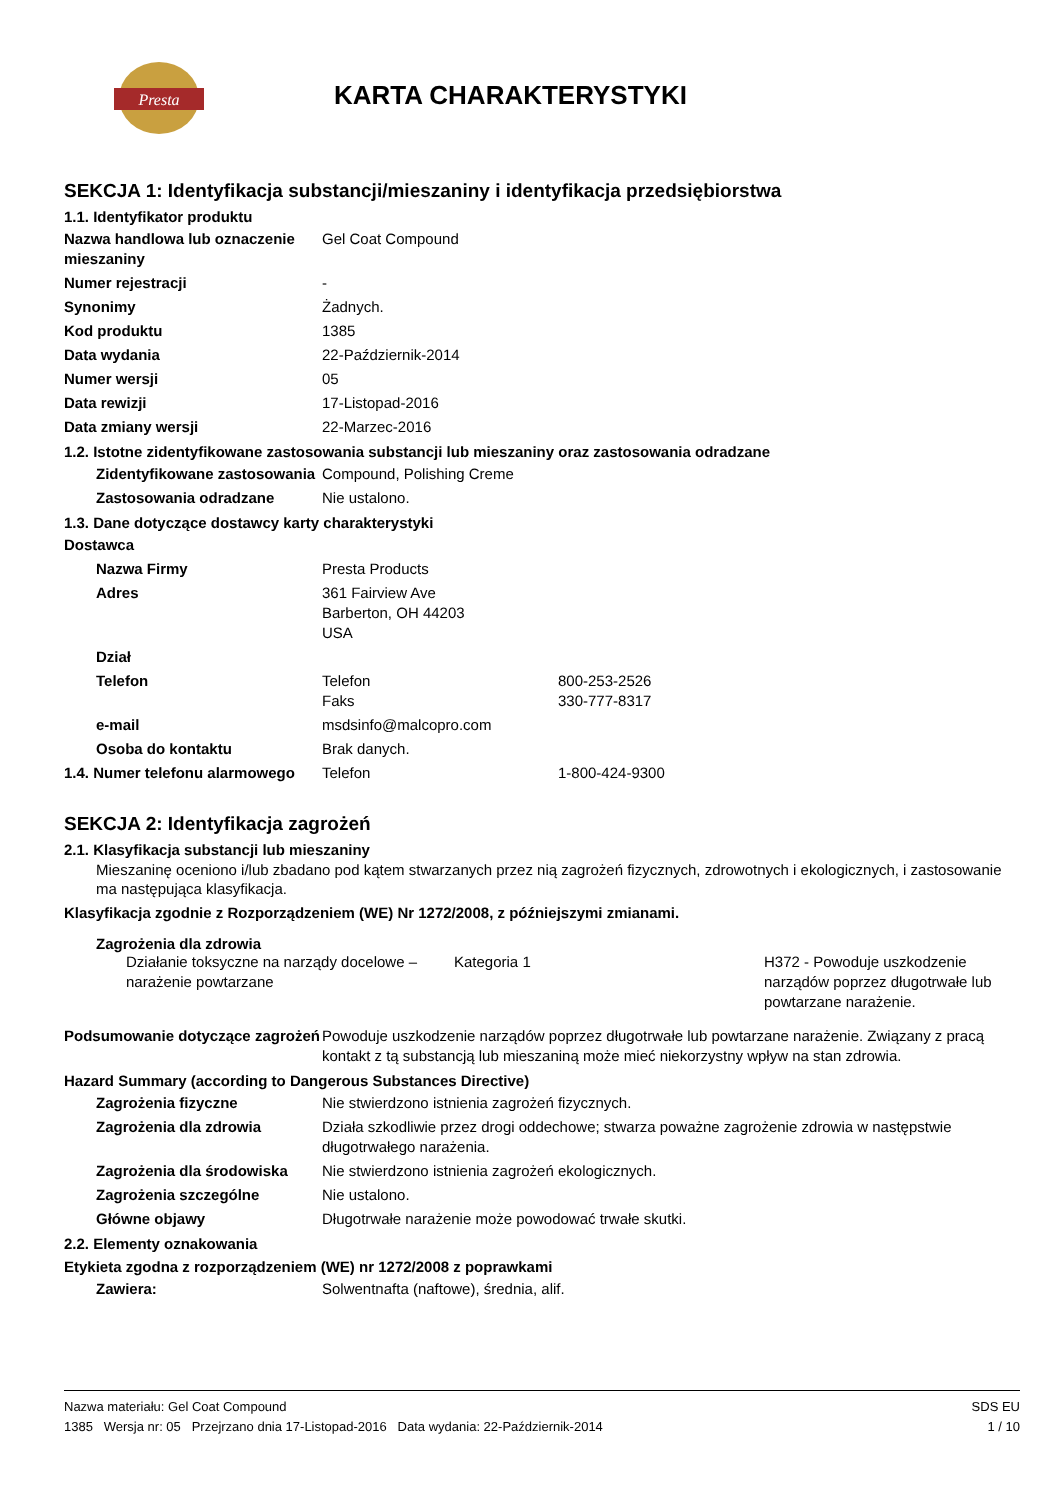Presta
KARTA CHARAKTERYSTYKI
SEKCJA 1: Identyfikacja substancji/mieszaniny i identyfikacja przedsiębiorstwa
1.1. Identyfikator produktu
Nazwa handlowa lub oznaczenie mieszaniny
Gel Coat Compound
Numer rejestracji -
Synonimy Żadnych.
Kod produktu 1385
Data wydania 22-Październik-2014
Numer wersji 05
Data rewizji 17-Listopad-2016
Data zmiany wersji 22-Marzec-2016
1.2. Istotne zidentyfikowane zastosowania substancji lub mieszaniny oraz zastosowania odradzane
Zidentyfikowane zastosowania
Compound, Polishing Creme
Zastosowania odradzane Nie ustalono.
1.3. Dane dotyczące dostawcy karty charakterystyki
Dostawca
Nazwa Firmy Presta Products
Adres 361 Fairview Ave
Barberton, OH 44203
USA
Dział
Telefon Telefon
Faks
800-253-2526
330-777-8317
e-mail msdsinfo@malcopro.com
Osoba do kontaktu Brak danych.
1.4. Numer telefonu alarmowego
Telefon 1-800-424-9300
SEKCJA 2: Identyfikacja zagrożeń
2.1. Klasyfikacja substancji lub mieszaniny
Mieszaninę oceniono i/lub zbadano pod kątem stwarzanych przez nią zagrożeń fizycznych, zdrowotnych i ekologicznych, i zastosowanie ma następująca klasyfikacja.
Klasyfikacja zgodnie z Rozporządzeniem (WE) Nr 1272/2008, z późniejszymi zmianami.
Zagrożenia dla zdrowia
Działanie toksyczne na narządy docelowe – narażenie powtarzane
Kategoria 1 H372 - Powoduje uszkodzenie narządów poprzez długotrwałe lub powtarzane narażenie.
Podsumowanie dotyczące zagrożeń
Powoduje uszkodzenie narządów poprzez długotrwałe lub powtarzane narażenie. Związany z pracą kontakt z tą substancją lub mieszaniną może mieć niekorzystny wpływ na stan zdrowia.
Hazard Summary (according to Dangerous Substances Directive)
Zagrożenia fizyczne Nie stwierdzono istnienia zagrożeń fizycznych.
Zagrożenia dla zdrowia Działa szkodliwie przez drogi oddechowe; stwarza poważne zagrożenie zdrowia w następstwie długotrwałego narażenia.
Zagrożenia dla środowiska Nie stwierdzono istnienia zagrożeń ekologicznych.
Zagrożenia szczególne Nie ustalono.
Główne objawy Długotrwałe narażenie może powodować trwałe skutki.
2.2. Elementy oznakowania
Etykieta zgodna z rozporządzeniem (WE) nr 1272/2008 z poprawkami
Zawiera: Solwentnafta (naftowe), średnia, alif.
Nazwa materiału: Gel Coat Compound
1385 Wersja nr: 05 Przejrzano dnia 17-Listopad-2016 Data wydania: 22-Październik-2014
SDS EU
1 / 10